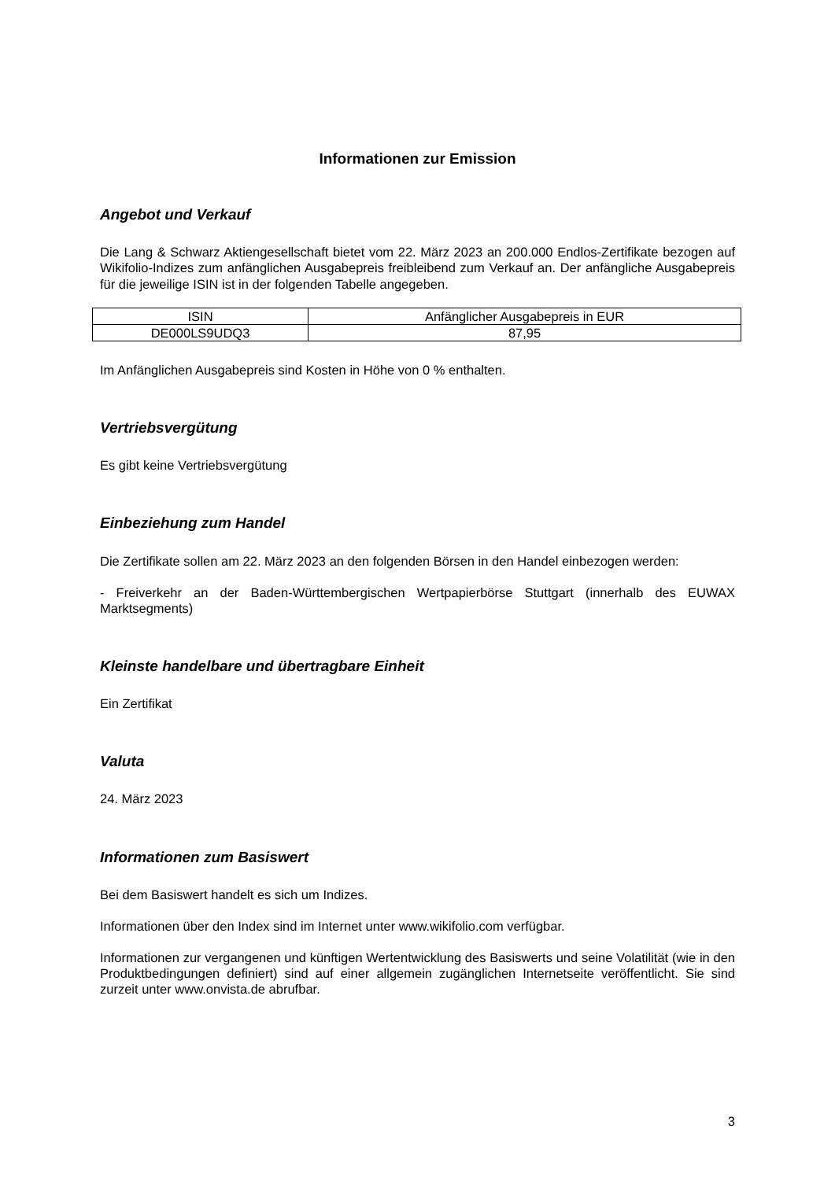Informationen zur Emission
Angebot und Verkauf
Die Lang & Schwarz Aktiengesellschaft bietet vom 22. März 2023 an 200.000 Endlos-Zertifikate bezogen auf Wikifolio-Indizes zum anfänglichen Ausgabepreis freibleibend zum Verkauf an. Der anfängliche Ausgabepreis für die jeweilige ISIN ist in der folgenden Tabelle angegeben.
| ISIN | Anfänglicher Ausgabepreis in EUR |
| DE000LS9UDQ3 | 87,95 |
Im Anfänglichen Ausgabepreis sind Kosten in Höhe von 0 % enthalten.
Vertriebsvergütung
Es gibt keine Vertriebsvergütung
Einbeziehung zum Handel
Die Zertifikate sollen am 22. März 2023 an den folgenden Börsen in den Handel einbezogen werden:
- Freiverkehr an der Baden-Württembergischen Wertpapierbörse Stuttgart (innerhalb des EUWAX Marktsegments)
Kleinste handelbare und übertragbare Einheit
Ein Zertifikat
Valuta
24. März 2023
Informationen zum Basiswert
Bei dem Basiswert handelt es sich um Indizes.
Informationen über den Index sind im Internet unter www.wikifolio.com verfügbar.
Informationen zur vergangenen und künftigen Wertentwicklung des Basiswerts und seine Volatilität (wie in den Produktbedingungen definiert) sind auf einer allgemein zugänglichen Internetseite veröffentlicht. Sie sind zurzeit unter www.onvista.de abrufbar.
3